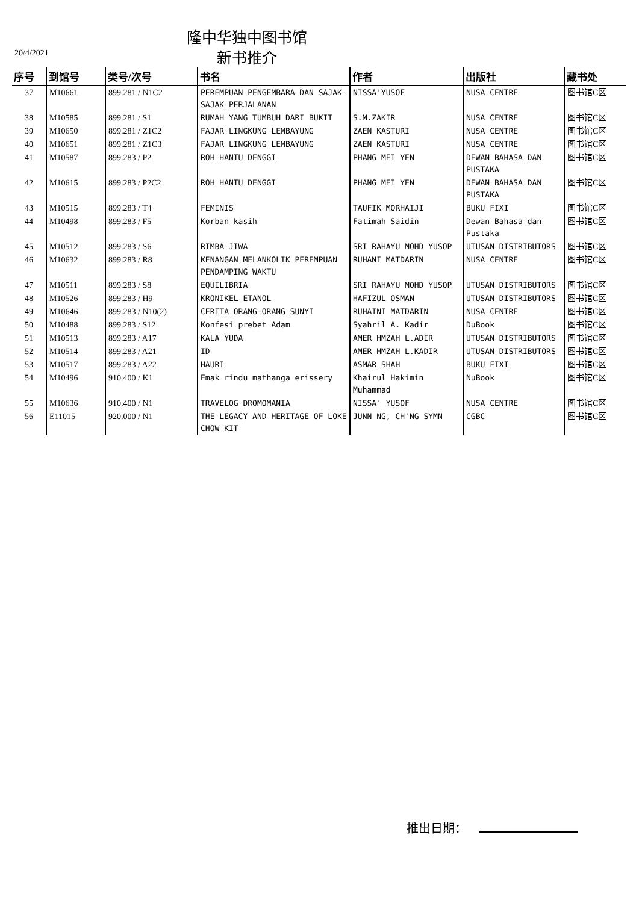隆中华独中图书馆
20/4/2021 新书推介
| 序号 | 到馆号 | 类号/次号 | 书名 | 作者 | 出版社 | 藏书处 |
| --- | --- | --- | --- | --- | --- | --- |
| 37 | M10661 | 899.281 / N1C2 | PEREMPUAN PENGEMBARA DAN SAJAK-SAJAK PERJALANAN | NISSA'YUSOF | NUSA CENTRE | 图书馆C区 |
| 38 | M10585 | 899.281 / S1 | RUMAH YANG TUMBUH DARI BUKIT | S.M.ZAKIR | NUSA CENTRE | 图书馆C区 |
| 39 | M10650 | 899.281 / Z1C2 | FAJAR LINGKUNG LEMBAYUNG | ZAEN KASTURI | NUSA CENTRE | 图书馆C区 |
| 40 | M10651 | 899.281 / Z1C3 | FAJAR LINGKUNG LEMBAYUNG | ZAEN KASTURI | NUSA CENTRE | 图书馆C区 |
| 41 | M10587 | 899.283 / P2 | ROH HANTU DENGGI | PHANG MEI YEN | DEWAN BAHASA DAN PUSTAKA | 图书馆C区 |
| 42 | M10615 | 899.283 / P2C2 | ROH HANTU DENGGI | PHANG MEI YEN | DEWAN BAHASA DAN PUSTAKA | 图书馆C区 |
| 43 | M10515 | 899.283 / T4 | FEMINIS | TAUFIK MORHAIJI | BUKU FIXI | 图书馆C区 |
| 44 | M10498 | 899.283 / F5 | Korban kasih | Fatimah Saidin | Dewan Bahasa dan Pustaka | 图书馆C区 |
| 45 | M10512 | 899.283 / S6 | RIMBA JIWA | SRI RAHAYU MOHD YUSOP | UTUSAN DISTRIBUTORS | 图书馆C区 |
| 46 | M10632 | 899.283 / R8 | KENANGAN MELANKOLIK PEREMPUAN PENDAMPING WAKTU | RUHANI MATDARIN | NUSA CENTRE | 图书馆C区 |
| 47 | M10511 | 899.283 / S8 | EQUILIBRIA | SRI RAHAYU MOHD YUSOP | UTUSAN DISTRIBUTORS | 图书馆C区 |
| 48 | M10526 | 899.283 / H9 | KRONIKEL ETANOL | HAFIZUL OSMAN | UTUSAN DISTRIBUTORS | 图书馆C区 |
| 49 | M10646 | 899.283 / N10(2) | CERITA ORANG-ORANG SUNYI | RUHAINI MATDARIN | NUSA CENTRE | 图书馆C区 |
| 50 | M10488 | 899.283 / S12 | Konfesi prebet Adam | Syahril A. Kadir | DuBook | 图书馆C区 |
| 51 | M10513 | 899.283 / A17 | KALA YUDA | AMER HMZAH L.ADIR | UTUSAN DISTRIBUTORS | 图书馆C区 |
| 52 | M10514 | 899.283 / A21 | ID | AMER HMZAH L.KADIR | UTUSAN DISTRIBUTORS | 图书馆C区 |
| 53 | M10517 | 899.283 / A22 | HAURI | ASMAR SHAH | BUKU FIXI | 图书馆C区 |
| 54 | M10496 | 910.400 / K1 | Emak rindu mathanga erissery | Khairul Hakimin Muhammad | NuBook | 图书馆C区 |
| 55 | M10636 | 910.400 / N1 | TRAVELOG DROMOMANIA | NISSA' YUSOF | NUSA CENTRE | 图书馆C区 |
| 56 | E11015 | 920.000 / N1 | THE LEGACY AND HERITAGE OF LOKE CHOW KIT | JUNN NG, CH'NG SYMN | CGBC | 图书馆C区 |
推出日期：